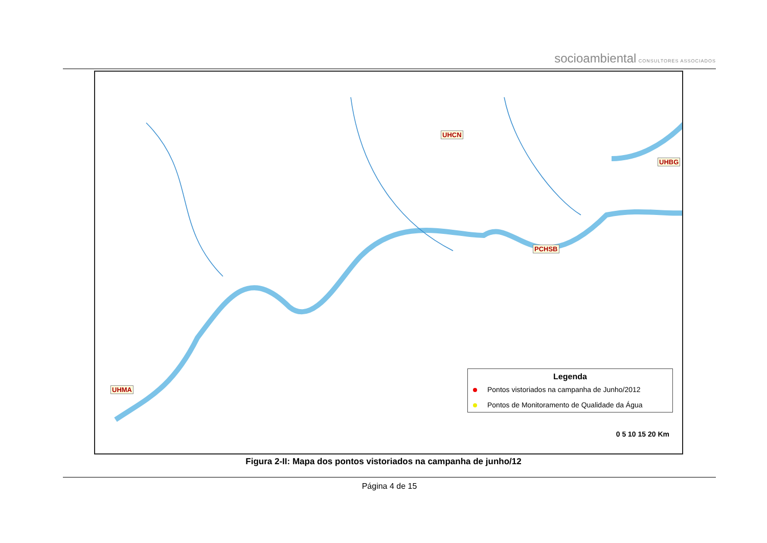socioambiental CONSULTORES ASSOCIADOS
UHCN
UHBG
PCHSB
UHMA
Legenda
Pontos vistoriados na campanha de Junho/2012
Pontos de Monitoramento de Qualidade da Água
0 5 10 15 20 Km
Figura 2-II: Mapa dos pontos vistoriados na campanha de junho/12
Página 4 de 15